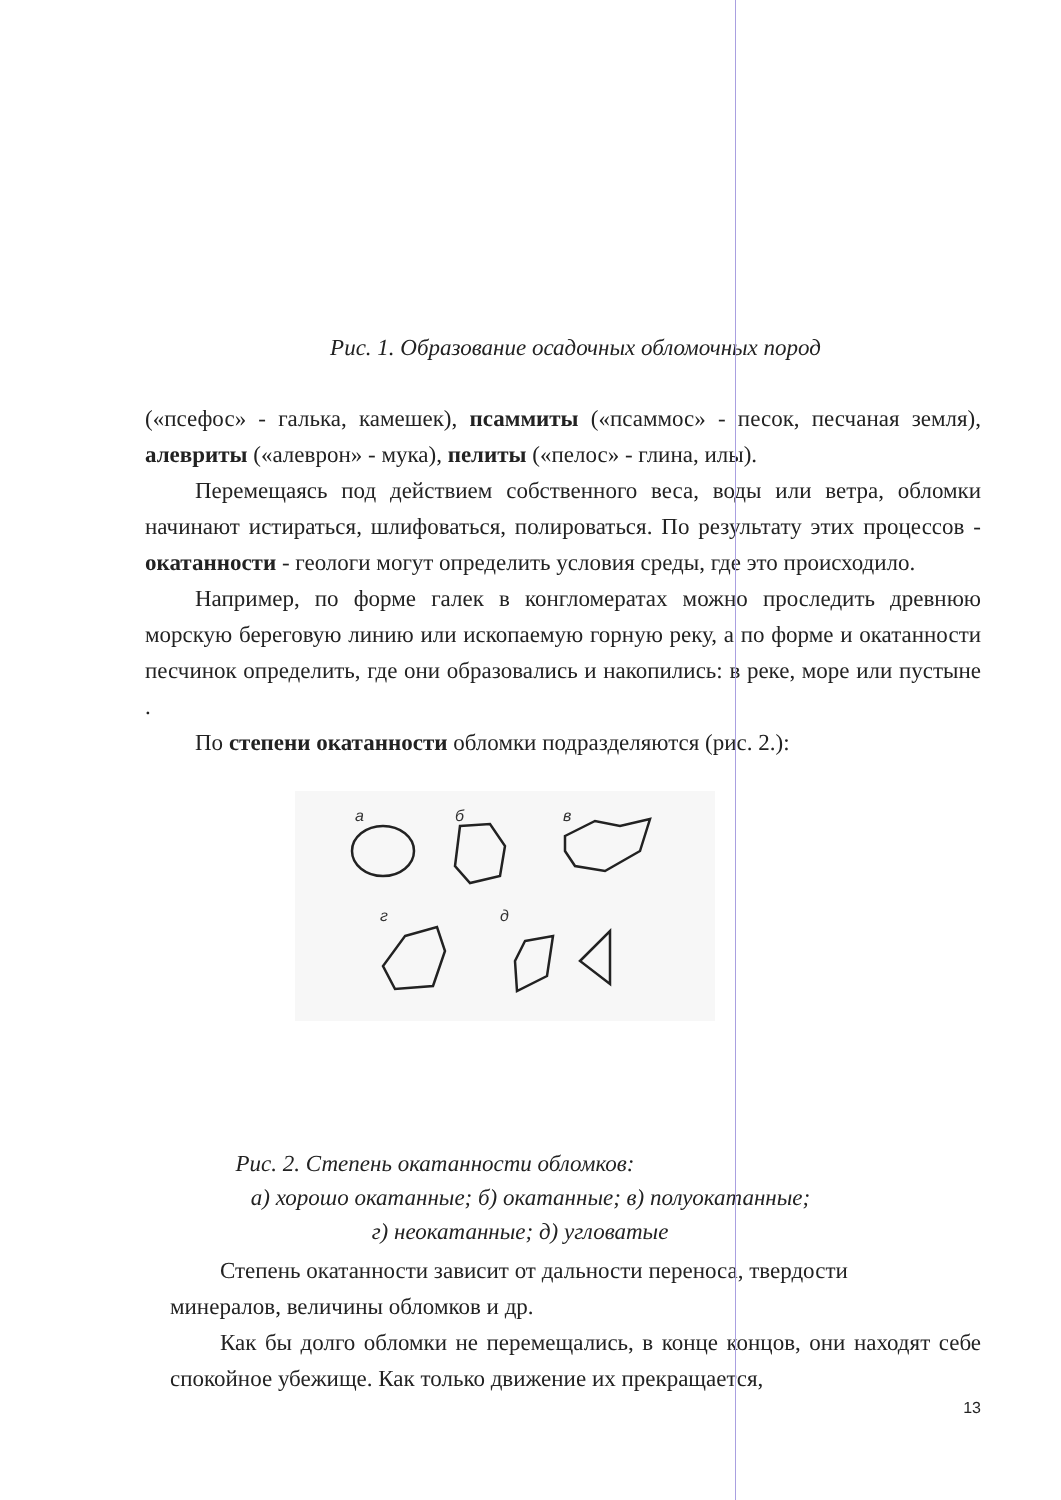Рис. 1. Образование осадочных обломочных пород
(«псефос» - галька, камешек), псаммиты («псаммос» - песок, песчаная земля), алевриты («алеврон» - мука), пелиты («пелос» - глина, илы).
Перемещаясь под действием собственного веса, воды или ветра, обломки начинают истираться, шлифоваться, полироваться. По результату этих процессов - окатанности - геологи могут определить условия среды, где это происходило.
Например, по форме галек в конгломератах можно проследить древнюю морскую береговую линию или ископаемую горную реку, а по форме и окатанности песчинок определить, где они образовались и накопились: в реке, море или пустыне .
По степени окатанности обломки подразделяются (рис. 2.):
а
б
в
г
д
Рис. 2. Степень окатанности обломков:
а) хорошо окатанные; б) окатанные; в) полуокатанные;
г) неокатанные; д) угловатые
Степень окатанности зависит от дальности переноса, твердости
минералов, величины обломков и др.
Как бы долго обломки не перемещались, в конце концов, они находят себе спокойное убежище. Как только движение их прекращается,
13